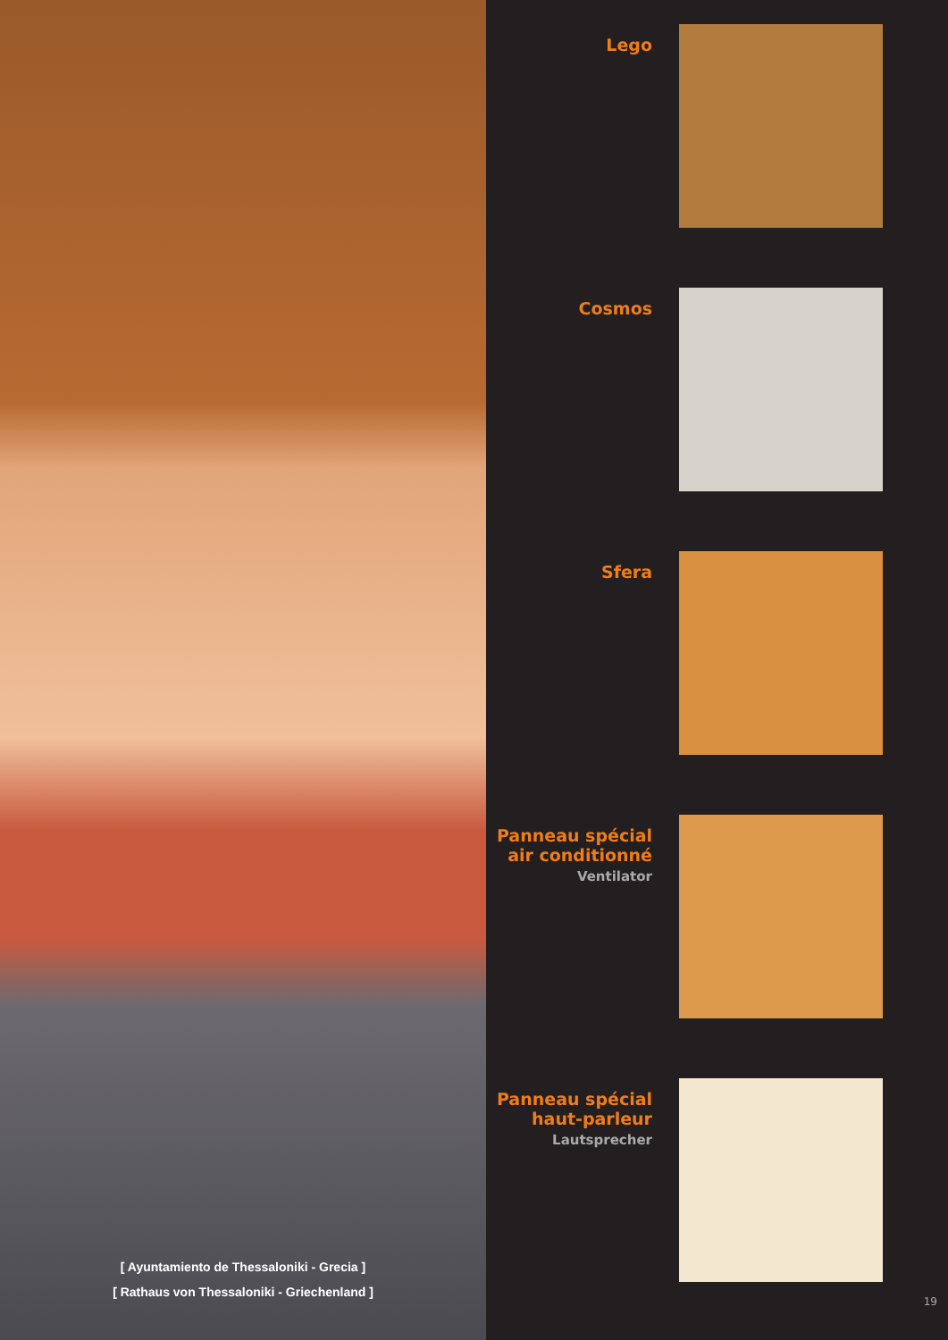[ Ayuntamiento de Thessaloniki - Grecia ]
[ Rathaus von Thessaloniki - Griechenland ]
Lego
Cosmos
Sfera
Panneau spécial air conditionné
Ventilator
Panneau spécial haut-parleur
Lautsprecher
19